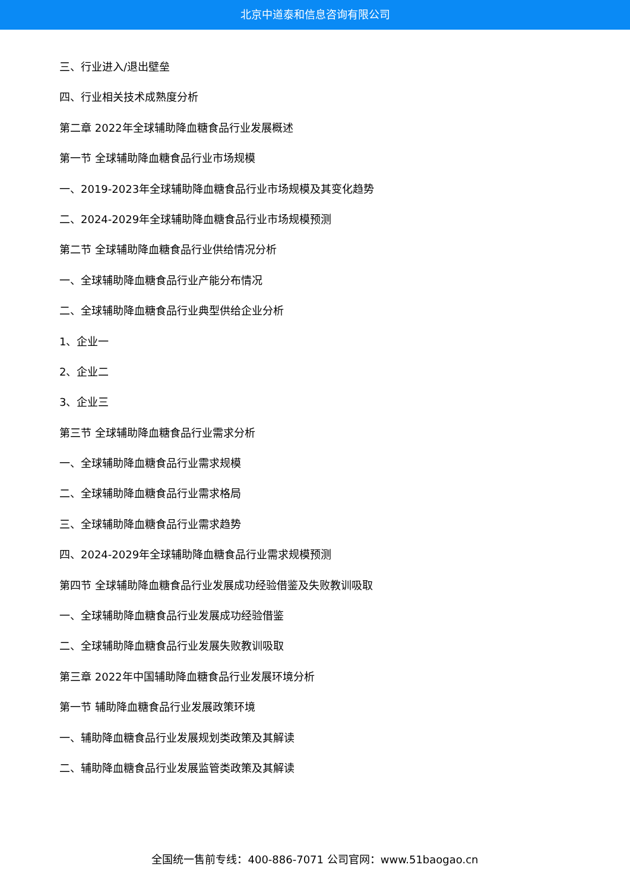北京中道泰和信息咨询有限公司
三、行业进入/退出壁垒
四、行业相关技术成熟度分析
第二章 2022年全球辅助降血糖食品行业发展概述
第一节 全球辅助降血糖食品行业市场规模
一、2019-2023年全球辅助降血糖食品行业市场规模及其变化趋势
二、2024-2029年全球辅助降血糖食品行业市场规模预测
第二节 全球辅助降血糖食品行业供给情况分析
一、全球辅助降血糖食品行业产能分布情况
二、全球辅助降血糖食品行业典型供给企业分析
1、企业一
2、企业二
3、企业三
第三节 全球辅助降血糖食品行业需求分析
一、全球辅助降血糖食品行业需求规模
二、全球辅助降血糖食品行业需求格局
三、全球辅助降血糖食品行业需求趋势
四、2024-2029年全球辅助降血糖食品行业需求规模预测
第四节 全球辅助降血糖食品行业发展成功经验借鉴及失败教训吸取
一、全球辅助降血糖食品行业发展成功经验借鉴
二、全球辅助降血糖食品行业发展失败教训吸取
第三章 2022年中国辅助降血糖食品行业发展环境分析
第一节 辅助降血糖食品行业发展政策环境
一、辅助降血糖食品行业发展规划类政策及其解读
二、辅助降血糖食品行业发展监管类政策及其解读
全国统一售前专线：400-886-7071 公司官网：www.51baogao.cn